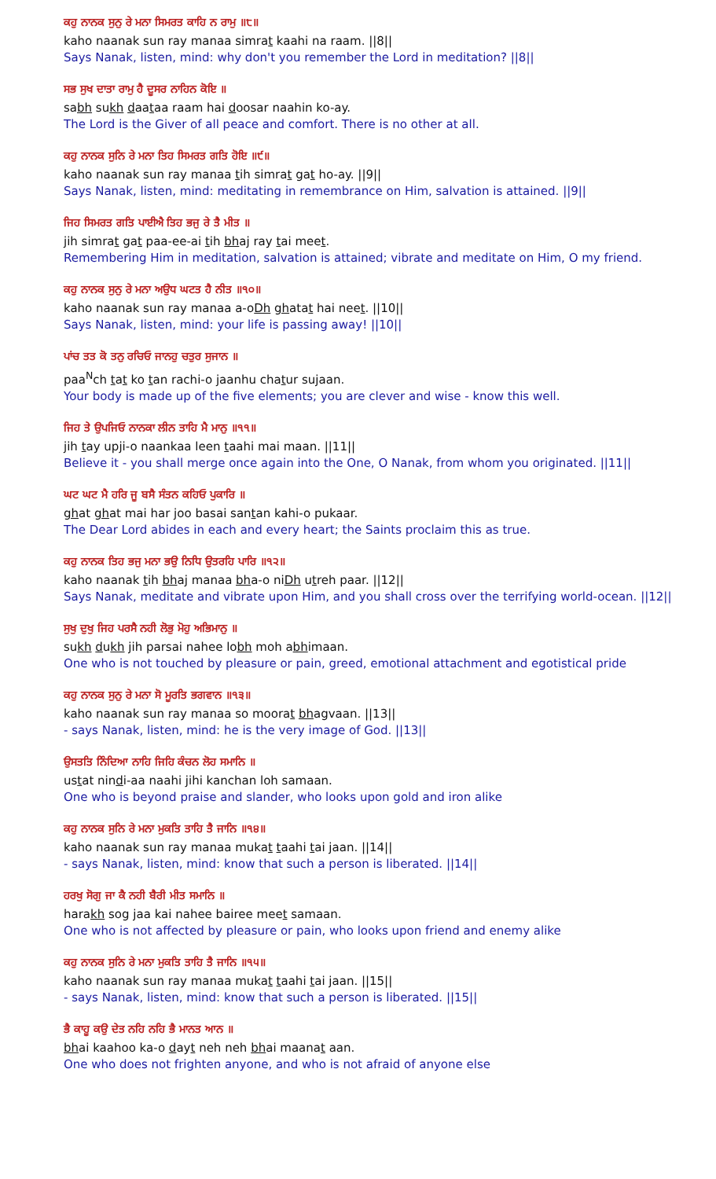ਕਹੁ ਨਾਨਕ ਸੁਨੁ ਰੇ ਮਨਾ ਸਿਮਰਤ ਕਾਹਿ ਨ ਰਾਮੁ ॥੮॥
kaho naanak sun ray manaa simrat kaahi na raam. ||8||
Says Nanak, listen, mind: why don't you remember the Lord in meditation? ||8||
ਸਭ ਸੁਖ ਦਾਤਾ ਰਾਮੁ ਹੈ ਦੂਸਰ ਨਾਹਿਨ ਕੋਇ ॥
sabh sukh daataa raam hai doosar naahin ko-ay.
The Lord is the Giver of all peace and comfort. There is no other at all.
ਕਹੁ ਨਾਨਕ ਸੁਨਿ ਰੇ ਮਨਾ ਤਿਹ ਸਿਮਰਤ ਗਤਿ ਹੋਇ ॥੯॥
kaho naanak sun ray manaa tih simrat gat ho-ay. ||9||
Says Nanak, listen, mind: meditating in remembrance on Him, salvation is attained. ||9||
ਜਿਹ ਸਿਮਰਤ ਗਤਿ ਪਾਈਐ ਤਿਹ ਭਜੁ ਰੇ ਤੈ ਮੀਤ ॥
jih simrat gat paa-ee-ai tih bhaj ray tai meet.
Remembering Him in meditation, salvation is attained; vibrate and meditate on Him, O my friend.
ਕਹੁ ਨਾਨਕ ਸੁਨੁ ਰੇ ਮਨਾ ਅਉਧ ਘਟਤ ਹੈ ਨੀਤ ॥੧੦॥
kaho naanak sun ray manaa a-oDh ghatat hai neet. ||10||
Says Nanak, listen, mind: your life is passing away! ||10||
ਪਾਂਚ ਤਤ ਕੋ ਤਨੁ ਰਚਿਓ ਜਾਨਹੁ ਚਤੁਰ ਸੁਜਾਨ ॥
paa<sup>N</sup>ch tat ko tan rachi-o jaanhu chatur sujaan.
Your body is made up of the five elements; you are clever and wise - know this well.
ਜਿਹ ਤੇ ਉਪਜਿਓ ਨਾਨਕਾ ਲੀਨ ਤਾਹਿ ਮੈ ਮਾਨੁ ॥੧੧॥
jih tay upji-o naankaa leen taahi mai maan. ||11||
Believe it - you shall merge once again into the One, O Nanak, from whom you originated. ||11||
ਘਟ ਘਟ ਮੈ ਹਰਿ ਜੂ ਬਸੈ ਸੰਤਨ ਕਹਿਓ ਪੁਕਾਰਿ ॥
ghat ghat mai har joo basai santan kahi-o pukaar.
The Dear Lord abides in each and every heart; the Saints proclaim this as true.
ਕਹੁ ਨਾਨਕ ਤਿਹ ਭਜੁ ਮਨਾ ਭਉ ਨਿਧਿ ਉਤਰਹਿ ਪਾਰਿ ॥੧੨॥
kaho naanak tih bhaj manaa bha-o niDh utreh paar. ||12||
Says Nanak, meditate and vibrate upon Him, and you shall cross over the terrifying world-ocean. ||12||
ਸੁਖੁ ਦੁਖੁ ਜਿਹ ਪਰਸੈ ਨਹੀ ਲੋਭੁ ਮੋਹੁ ਅਭਿਮਾਨੁ ॥
sukh dukh jih parsai nahee lobh moh abhimaan.
One who is not touched by pleasure or pain, greed, emotional attachment and egotistical pride
ਕਹੁ ਨਾਨਕ ਸੁਨੁ ਰੇ ਮਨਾ ਸੋ ਮੂਰਤਿ ਭਗਵਾਨ ॥੧੩॥
kaho naanak sun ray manaa so moorat bhagvaan. ||13||
- says Nanak, listen, mind: he is the very image of God. ||13||
ਉਸਤਤਿ ਨਿੰਦਿਆ ਨਾਹਿ ਜਿਹਿ ਕੰਚਨ ਲੋਹ ਸਮਾਨਿ ॥
ustat nindi-aa naahi jihi kanchan loh samaan.
One who is beyond praise and slander, who looks upon gold and iron alike
ਕਹੁ ਨਾਨਕ ਸੁਨਿ ਰੇ ਮਨਾ ਮੁਕਤਿ ਤਾਹਿ ਤੈ ਜਾਨਿ ॥੧੪॥
kaho naanak sun ray manaa mukat taahi tai jaan. ||14||
- says Nanak, listen, mind: know that such a person is liberated. ||14||
ਹਰਖੁ ਸੋਗੁ ਜਾ ਕੈ ਨਹੀ ਬੈਰੀ ਮੀਤ ਸਮਾਨਿ ॥
harakh sog jaa kai nahee bairee meet samaan.
One who is not affected by pleasure or pain, who looks upon friend and enemy alike
ਕਹੁ ਨਾਨਕ ਸੁਨਿ ਰੇ ਮਨਾ ਮੁਕਤਿ ਤਾਹਿ ਤੈ ਜਾਨਿ ॥੧੫॥
kaho naanak sun ray manaa mukat taahi tai jaan. ||15||
- says Nanak, listen, mind: know that such a person is liberated. ||15||
ਭੈ ਕਾਹੂ ਕਉ ਦੇਤ ਨਹਿ ਨਹਿ ਭੈ ਮਾਨਤ ਆਨ ॥
bhai kaahoo ka-o dayt neh neh bhai maanat aan.
One who does not frighten anyone, and who is not afraid of anyone else